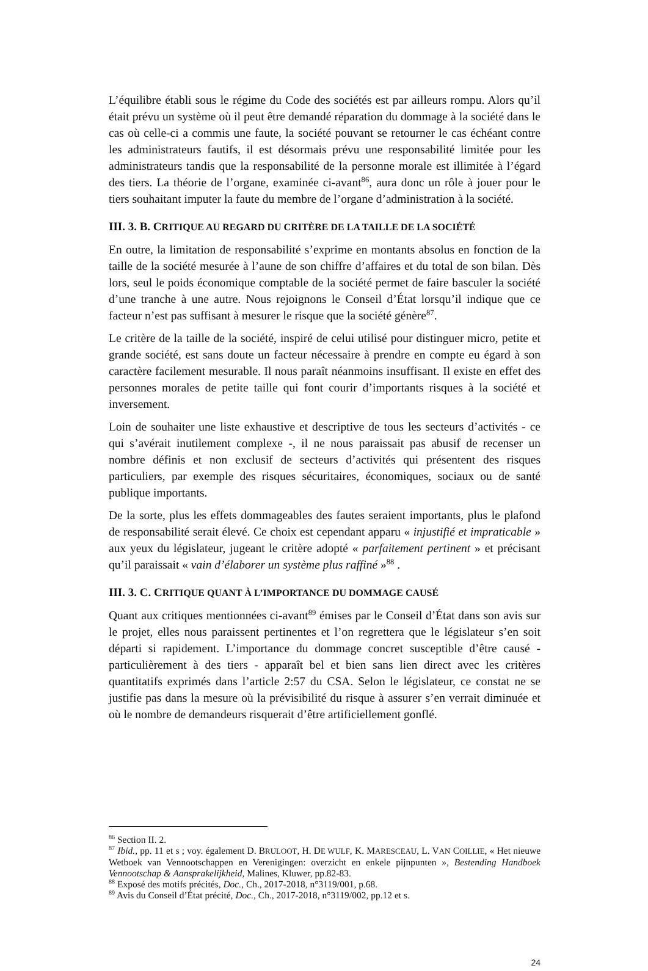L’équilibre établi sous le régime du Code des sociétés est par ailleurs rompu. Alors qu’il était prévu un système où il peut être demandé réparation du dommage à la société dans le cas où celle-ci a commis une faute, la société pouvant se retourner le cas échéant contre les administrateurs fautifs, il est désormais prévu une responsabilité limitée pour les administrateurs tandis que la responsabilité de la personne morale est illimitée à l’égard des tiers. La théorie de l’organe, examinée ci-avant<sup>86</sup>, aura donc un rôle à jouer pour le tiers souhaitant imputer la faute du membre de l’organe d’administration à la société.
III. 3. B. CRITIQUE AU REGARD DU CRITÈRE DE LA TAILLE DE LA SOCIÉTÉ
En outre, la limitation de responsabilité s’exprime en montants absolus en fonction de la taille de la société mesurée à l’aune de son chiffre d’affaires et du total de son bilan. Dès lors, seul le poids économique comptable de la société permet de faire basculer la société d’une tranche à une autre. Nous rejoignons le Conseil d’État lorsqu’il indique que ce facteur n’est pas suffisant à mesurer le risque que la société génère<sup>87</sup>.
Le critère de la taille de la société, inspiré de celui utilisé pour distinguer micro, petite et grande société, est sans doute un facteur nécessaire à prendre en compte eu égard à son caractère facilement mesurable. Il nous paraît néanmoins insuffisant. Il existe en effet des personnes morales de petite taille qui font courir d’importants risques à la société et inversement.
Loin de souhaiter une liste exhaustive et descriptive de tous les secteurs d’activités - ce qui s’avérait inutilement complexe -, il ne nous paraissait pas abusif de recenser un nombre définis et non exclusif de secteurs d’activités qui présentent des risques particuliers, par exemple des risques sécuritaires, économiques, sociaux ou de santé publique importants.
De la sorte, plus les effets dommageables des fautes seraient importants, plus le plafond de responsabilité serait élevé. Ce choix est cependant apparu « injustifié et impraticable » aux yeux du législateur, jugeant le critère adopté « parfaitement pertinent » et précisant qu’il paraissait « vain d’élaborer un système plus raffiné »<sup>88</sup> .
III. 3. C. CRITIQUE QUANT À L’IMPORTANCE DU DOMMAGE CAUSÉ
Quant aux critiques mentionnées ci-avant<sup>89</sup> émises par le Conseil d’État dans son avis sur le projet, elles nous paraissent pertinentes et l’on regrettera que le législateur s’en soit départi si rapidement. L’importance du dommage concret susceptible d’être causé - particulièrement à des tiers - apparaît bel et bien sans lien direct avec les critères quantitatifs exprimés dans l’article 2:57 du CSA. Selon le législateur, ce constat ne se justifie pas dans la mesure où la prévisibilité du risque à assurer s’en verrait diminuée et où le nombre de demandeurs risquerait d’être artificiellement gonflé.
<sup>86</sup> Section II. 2.
<sup>87</sup> Ibid., pp. 11 et s ; voy. également D. BRULOOT, H. DE WULF, K. MARESCEAU, L. VAN COILLIE, « Het nieuwe Wetboek van Vennootschappen en Verenigingen: overzicht en enkele pijnpunten », Bestending Handboek Vennootschap & Aansprakelijkheid, Malines, Kluwer, pp.82-83.
<sup>88</sup> Exposé des motifs précités, Doc., Ch., 2017-2018, n°3119/001, p.68.
<sup>89</sup> Avis du Conseil d’État précité, Doc., Ch., 2017-2018, n°3119/002, pp.12 et s.
24